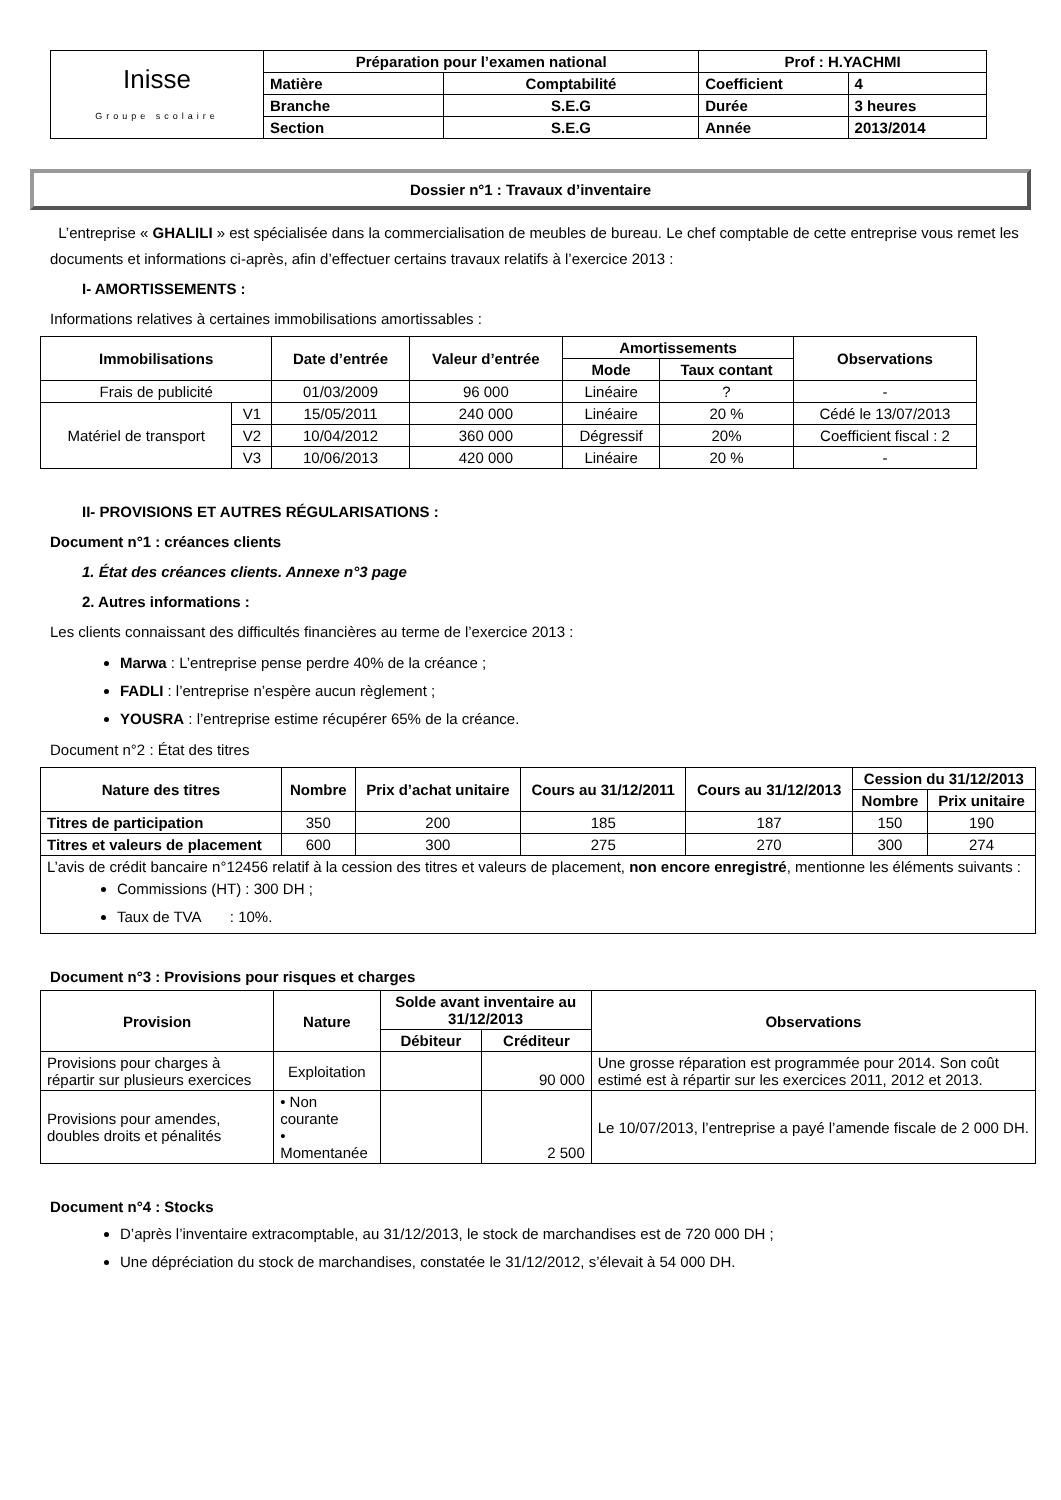| Inisse Groupe scolaire | Préparation pour l’examen national | | Prof : H.YACHMI | |
| | Matière | Comptabilité | Coefficient | 4 |
| | Branche | S.E.G | Durée | 3 heures |
| | Section | S.E.G | Année | 2013/2014 |
Dossier n°1 : Travaux d’inventaire
L’entreprise « GHALILI » est spécialisée dans la commercialisation de meubles de bureau. Le chef comptable de cette entreprise vous remet les documents et informations ci-après, afin d’effectuer certains travaux relatifs à l’exercice 2013 :
I- AMORTISSEMENTS :
Informations relatives à certaines immobilisations amortissables :
| Immobilisations | | Date d’entrée | Valeur d’entrée | Amortissements | | Observations |
| --- | --- | --- | --- | --- | --- | --- |
| | | | | Mode | Taux contant | |
| Frais de publicité | | 01/03/2009 | 96 000 | Linéaire | ? | - |
| Matériel de transport | V1 | 15/05/2011 | 240 000 | Linéaire | 20 % | Cédé le 13/07/2013 |
| | V2 | 10/04/2012 | 360 000 | Dégressif | 20% | Coefficient fiscal : 2 |
| | V3 | 10/06/2013 | 420 000 | Linéaire | 20 % | - |
II- PROVISIONS ET AUTRES RÉGULARISATIONS :
Document n°1 : créances clients
1. État des créances clients. Annexe n°3 page
2. Autres informations :
Les clients connaissant des difficultés financières au terme de l’exercice 2013 :
Marwa : L’entreprise pense perdre 40% de la créance ;
FADLI : l’entreprise n’espère aucun règlement ;
YOUSRA : l’entreprise estime récupérer 65% de la créance.
Document n°2 : État des titres
| Nature des titres | Nombre | Prix d’achat unitaire | Cours au 31/12/2011 | Cours au 31/12/2013 | Cession du 31/12/2013 | |
| --- | --- | --- | --- | --- | --- | --- |
| | | | | | Nombre | Prix unitaire |
| Titres de participation | 350 | 200 | 185 | 187 | 150 | 190 |
| Titres et valeurs de placement | 600 | 300 | 275 | 270 | 300 | 274 |
| L’avis de crédit bancaire n°12456 relatif à la cession des titres et valeurs de placement, non encore enregistré , mentionne les éléments suivants : Commissions (HT) : 300 DH ; Taux de TVA : 10%. | | | | | | |
Document n°3 : Provisions pour risques et charges
| Provision | Nature | Solde avant inventaire au 31/12/2013 | | Observations |
| --- | --- | --- | --- | --- |
| | | Débiteur | Créditeur | |
| Provisions pour charges à répartir sur plusieurs exercices | Exploitation | | 90 000 | Une grosse réparation est programmée pour 2014. Son coût estimé est à répartir sur les exercices 2011, 2012 et 2013. |
| Provisions pour amendes, doubles droits et pénalités | • Non courante • Momentanée | | 2 500 | Le 10/07/2013, l’entreprise a payé l’amende fiscale de 2 000 DH. |
Document n°4 : Stocks
D’après l’inventaire extracomptable, au 31/12/2013, le stock de marchandises est de 720 000 DH ;
Une dépréciation du stock de marchandises, constatée le 31/12/2012, s’élevait à 54 000 DH.